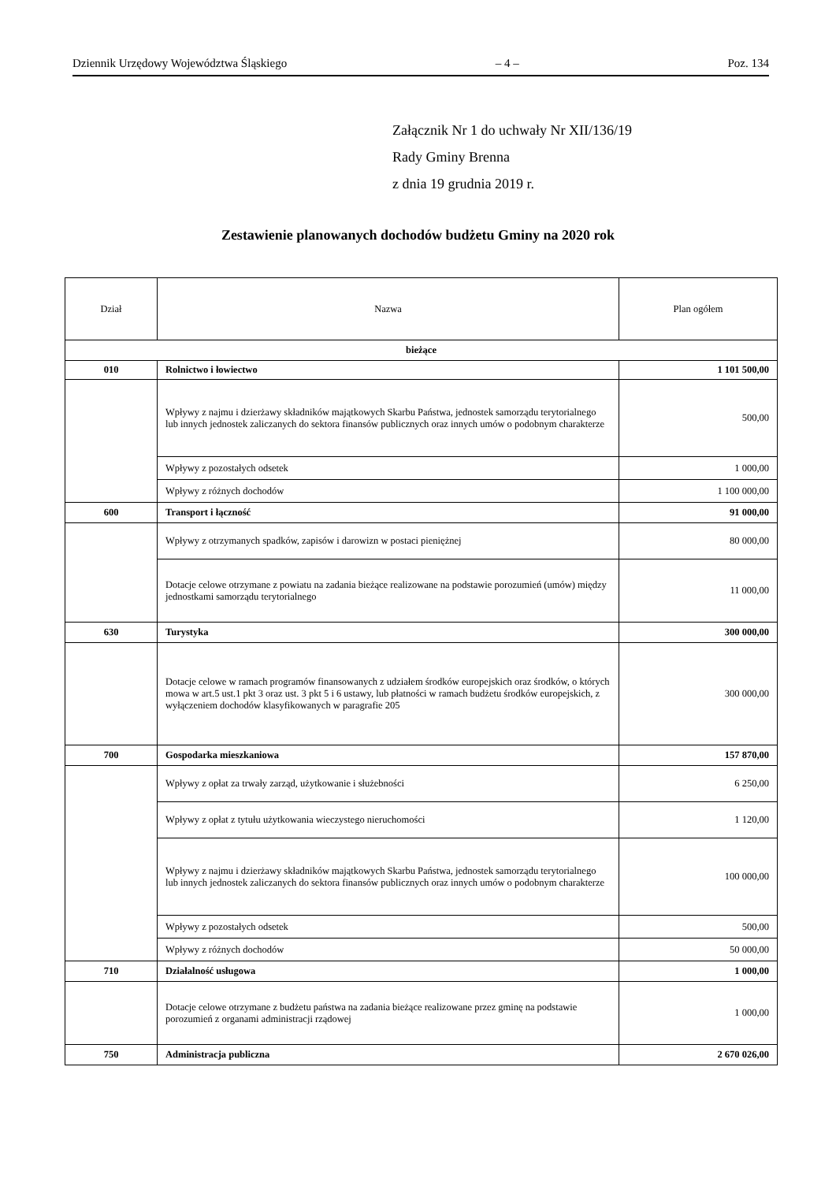Dziennik Urzędowy Województwa Śląskiego – 4 – Poz. 134
Załącznik Nr 1 do uchwały Nr XII/136/19
Rady Gminy Brenna
z dnia 19 grudnia 2019 r.
Zestawienie planowanych dochodów budżetu Gminy na 2020 rok
| Dział | Nazwa | Plan ogółem |
| --- | --- | --- |
| bieżące | | |
| 010 | Rolnictwo i łowiectwo | 1 101 500,00 |
| | Wpływy z najmu i dzierżawy składników majątkowych Skarbu Państwa, jednostek samorządu terytorialnego lub innych jednostek zaliczanych do sektora finansów publicznych oraz innych umów o podobnym charakterze | 500,00 |
| | Wpływy z pozostałych odsetek | 1 000,00 |
| | Wpływy z różnych dochodów | 1 100 000,00 |
| 600 | Transport i łączność | 91 000,00 |
| | Wpływy z otrzymanych spadków, zapisów i darowizn w postaci pieniężnej | 80 000,00 |
| | Dotacje celowe otrzymane z powiatu na zadania bieżące realizowane na podstawie porozumień (umów) między jednostkami samorządu terytorialnego | 11 000,00 |
| 630 | Turystyka | 300 000,00 |
| | Dotacje celowe w ramach programów finansowanych z udziałem środków europejskich oraz środków, o których mowa w art.5 ust.1 pkt 3 oraz ust. 3 pkt 5 i 6 ustawy, lub płatności w ramach budżetu środków europejskich, z wyłączeniem dochodów klasyfikowanych w paragrafie 205 | 300 000,00 |
| 700 | Gospodarka mieszkaniowa | 157 870,00 |
| | Wpływy z opłat za trwały zarząd, użytkowanie i służebności | 6 250,00 |
| | Wpływy z opłat z tytułu użytkowania wieczystego nieruchomości | 1 120,00 |
| | Wpływy z najmu i dzierżawy składników majątkowych Skarbu Państwa, jednostek samorządu terytorialnego lub innych jednostek zaliczanych do sektora finansów publicznych oraz innych umów o podobnym charakterze | 100 000,00 |
| | Wpływy z pozostałych odsetek | 500,00 |
| | Wpływy z różnych dochodów | 50 000,00 |
| 710 | Działalność usługowa | 1 000,00 |
| | Dotacje celowe otrzymane z budżetu państwa na zadania bieżące realizowane przez gminę na podstawie porozumień z organami administracji rządowej | 1 000,00 |
| 750 | Administracja publiczna | 2 670 026,00 |